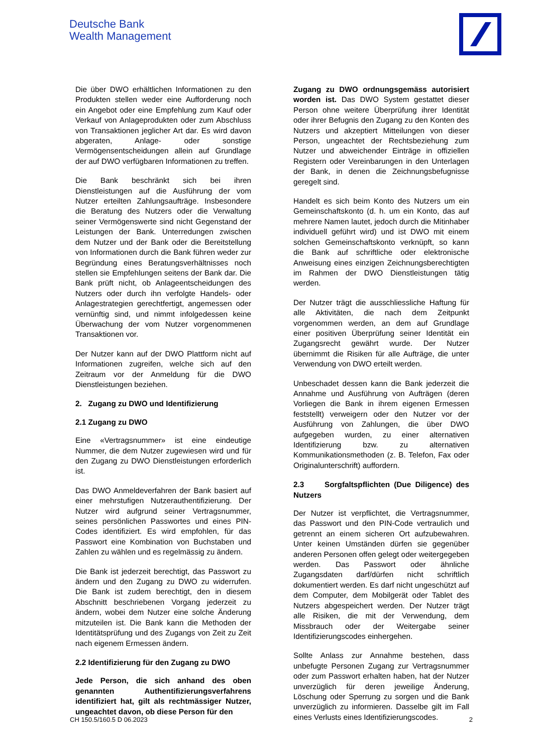Deutsche Bank
Wealth Management
Die über DWO erhältlichen Informationen zu den Produkten stellen weder eine Aufforderung noch ein Angebot oder eine Empfehlung zum Kauf oder Verkauf von Anlageprodukten oder zum Abschluss von Transaktionen jeglicher Art dar. Es wird davon abgeraten, Anlage- oder sonstige Vermögensentscheidungen allein auf Grundlage der auf DWO verfügbaren Informationen zu treffen.
Die Bank beschränkt sich bei ihren Dienstleistungen auf die Ausführung der vom Nutzer erteilten Zahlungsaufträge. Insbesondere die Beratung des Nutzers oder die Verwaltung seiner Vermögenswerte sind nicht Gegenstand der Leistungen der Bank. Unterredungen zwischen dem Nutzer und der Bank oder die Bereitstellung von Informationen durch die Bank führen weder zur Begründung eines Beratungsverhältnisses noch stellen sie Empfehlungen seitens der Bank dar. Die Bank prüft nicht, ob Anlageentscheidungen des Nutzers oder durch ihn verfolgte Handels- oder Anlagestrategien gerechtfertigt, angemessen oder vernünftig sind, und nimmt infolgedessen keine Überwachung der vom Nutzer vorgenommenen Transaktionen vor.
Der Nutzer kann auf der DWO Plattform nicht auf Informationen zugreifen, welche sich auf den Zeitraum vor der Anmeldung für die DWO Dienstleistungen beziehen.
2. Zugang zu DWO und Identifizierung
2.1 Zugang zu DWO
Eine «Vertragsnummer» ist eine eindeutige Nummer, die dem Nutzer zugewiesen wird und für den Zugang zu DWO Dienstleistungen erforderlich ist.
Das DWO Anmeldeverfahren der Bank basiert auf einer mehrstufigen Nutzerauthentifizierung. Der Nutzer wird aufgrund seiner Vertragsnummer, seines persönlichen Passwortes und eines PIN-Codes identifiziert. Es wird empfohlen, für das Passwort eine Kombination von Buchstaben und Zahlen zu wählen und es regelmässig zu ändern.
Die Bank ist jederzeit berechtigt, das Passwort zu ändern und den Zugang zu DWO zu widerrufen. Die Bank ist zudem berechtigt, den in diesem Abschnitt beschriebenen Vorgang jederzeit zu ändern, wobei dem Nutzer eine solche Änderung mitzuteilen ist. Die Bank kann die Methoden der Identitätsprüfung und des Zugangs von Zeit zu Zeit nach eigenem Ermessen ändern.
2.2 Identifizierung für den Zugang zu DWO
Jede Person, die sich anhand des oben genannten Authentifizierungsverfahrens identifiziert hat, gilt als rechtmässiger Nutzer, ungeachtet davon, ob diese Person für den
Zugang zu DWO ordnungsgemäss autorisiert worden ist. Das DWO System gestattet dieser Person ohne weitere Überprüfung ihrer Identität oder ihrer Befugnis den Zugang zu den Konten des Nutzers und akzeptiert Mitteilungen von dieser Person, ungeachtet der Rechtsbeziehung zum Nutzer und abweichender Einträge in offiziellen Registern oder Vereinbarungen in den Unterlagen der Bank, in denen die Zeichnungsbefugnisse geregelt sind.
Handelt es sich beim Konto des Nutzers um ein Gemeinschaftskonto (d. h. um ein Konto, das auf mehrere Namen lautet, jedoch durch die Mitinhaber individuell geführt wird) und ist DWO mit einem solchen Gemeinschaftskonto verknüpft, so kann die Bank auf schriftliche oder elektronische Anweisung eines einzigen Zeichnungsberechtigten im Rahmen der DWO Dienstleistungen tätig werden.
Der Nutzer trägt die ausschliessliche Haftung für alle Aktivitäten, die nach dem Zeitpunkt vorgenommen werden, an dem auf Grundlage einer positiven Überprüfung seiner Identität ein Zugangsrecht gewährt wurde. Der Nutzer übernimmt die Risiken für alle Aufträge, die unter Verwendung von DWO erteilt werden.
Unbeschadet dessen kann die Bank jederzeit die Annahme und Ausführung von Aufträgen (deren Vorliegen die Bank in ihrem eigenen Ermessen feststellt) verweigern oder den Nutzer vor der Ausführung von Zahlungen, die über DWO aufgegeben wurden, zu einer alternativen Identifizierung bzw. zu alternativen Kommunikationsmethoden (z. B. Telefon, Fax oder Originalunterschrift) auffordern.
2.3 Sorgfaltspflichten (Due Diligence) des Nutzers
Der Nutzer ist verpflichtet, die Vertragsnummer, das Passwort und den PIN-Code vertraulich und getrennt an einem sicheren Ort aufzubewahren. Unter keinen Umständen dürfen sie gegenüber anderen Personen offen gelegt oder weitergegeben werden. Das Passwort oder ähnliche Zugangsdaten darf/dürfen nicht schriftlich dokumentiert werden. Es darf nicht ungeschützt auf dem Computer, dem Mobilgerät oder Tablet des Nutzers abgespeichert werden. Der Nutzer trägt alle Risiken, die mit der Verwendung, dem Missbrauch oder der Weitergabe seiner Identifizierungscodes einhergehen.
Sollte Anlass zur Annahme bestehen, dass unbefugte Personen Zugang zur Vertragsnummer oder zum Passwort erhalten haben, hat der Nutzer unverzüglich für deren jeweilige Änderung, Löschung oder Sperrung zu sorgen und die Bank unverzüglich zu informieren. Dasselbe gilt im Fall eines Verlusts eines Identifizierungscodes.
CH 150.5/160.5 D 06.2023 2